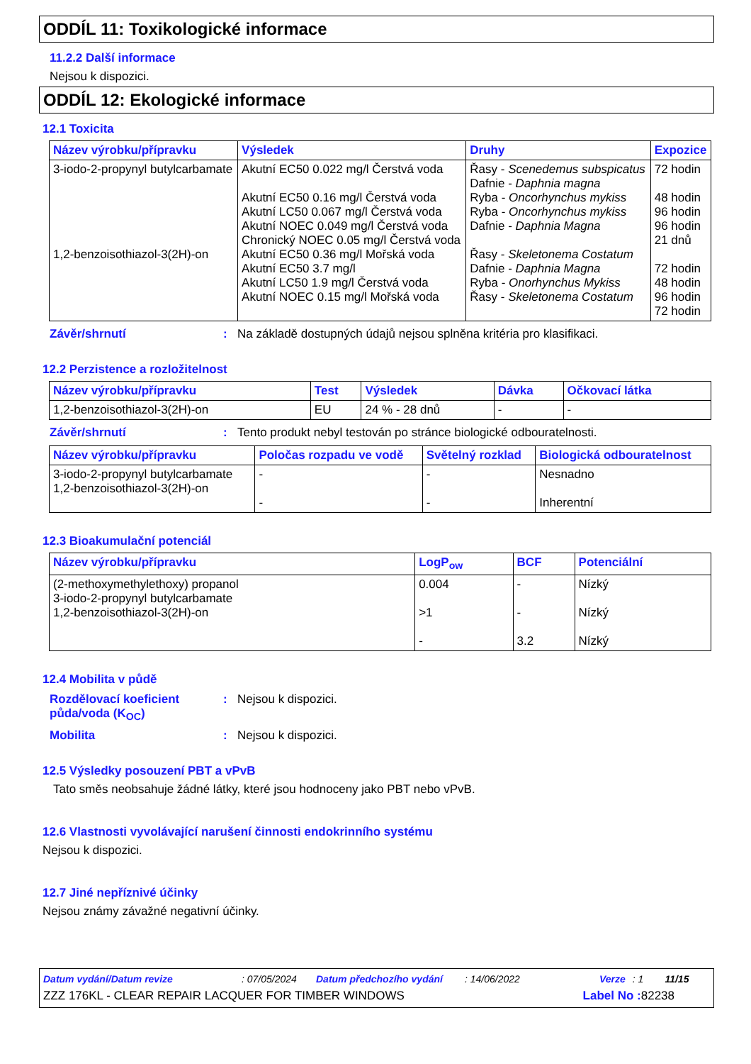ODDÍL 11: Toxikologické informace
11.2.2 Další informace
Nejsou k dispozici.
ODDÍL 12: Ekologické informace
12.1 Toxicita
| Název výrobku/přípravku | Výsledek | Druhy | Expozice |
| --- | --- | --- | --- |
| 3-iodo-2-propynyl butylcarbamate 1,2-benzoisothiazol-3(2H)-on | Akutní EC50 0.022 mg/l Čerstvá voda Akutní EC50 0.16 mg/l Čerstvá voda Akutní LC50 0.067 mg/l Čerstvá voda Akutní NOEC 0.049 mg/l Čerstvá voda Chronický NOEC 0.05 mg/l Čerstvá voda Akutní EC50 0.36 mg/l Mořská voda Akutní EC50 3.7 mg/l Akutní LC50 1.9 mg/l Čerstvá voda Akutní NOEC 0.15 mg/l Mořská voda | Řasy - Scenedemus subspicatus Dafnie - Daphnia magna Ryba - Oncorhynchus mykiss Ryba - Oncorhynchus mykiss Dafnie - Daphnia Magna Řasy - Skeletonema Costatum Dafnie - Daphnia Magna Ryba - Onorhynchus Mykiss Řasy - Skeletonema Costatum | 72 hodin 48 hodin 96 hodin 96 hodin 21 dnů 72 hodin 48 hodin 96 hodin 72 hodin |
Závěr/shrnutí: Na základě dostupných údajů nejsou splněna kritéria pro klasifikaci.
12.2 Perzistence a rozložitelnost
| Název výrobku/přípravku | Test | Výsledek | Dávka | Očkovací látka |
| --- | --- | --- | --- | --- |
| 1,2-benzoisothiazol-3(2H)-on | EU | 24 % - 28 dnů | - | - |
Závěr/shrnutí: Tento produkt nebyl testován po stránce biologické odbouratelnosti.
| Název výrobku/přípravku | Poločas rozpadu ve vodě | Světelný rozklad | Biologická odbouratelnost |
| --- | --- | --- | --- |
| 3-iodo-2-propynyl butylcarbamate 1,2-benzoisothiazol-3(2H)-on | - - | - - | Nesnadno Inherentní |
12.3 Bioakumulační potenciál
| Název výrobku/přípravku | LogP<sub>ow</sub> | BCF | Potenciální |
| --- | --- | --- | --- |
| (2-methoxymethylethoxy) propanol 3-iodo-2-propynyl butylcarbamate 1,2-benzoisothiazol-3(2H)-on | 0.004 >1 - | - - 3.2 | Nízký Nízký Nízký |
12.4 Mobilita v půdě
Rozdělovací koeficient půda/voda (K<sub>OC</sub>): Nejsou k dispozici.
Mobilita: Nejsou k dispozici.
12.5 Výsledky posouzení PBT a vPvB
Tato směs neobsahuje žádné látky, které jsou hodnoceny jako PBT nebo vPvB.
12.6 Vlastnosti vyvolávající narušení činnosti endokrinního systému
Nejsou k dispozici.
12.7 Jiné nepříznivé účinky
Nejsou známy závažné negativní účinky.
Datum vydání/Datum revize: 07/05/2024 Datum předchozího vydání: 14/06/2022 Verze: 1 11/15
ZZZ 176KL - CLEAR REPAIR LACQUER FOR TIMBER WINDOWS Label No : 82238